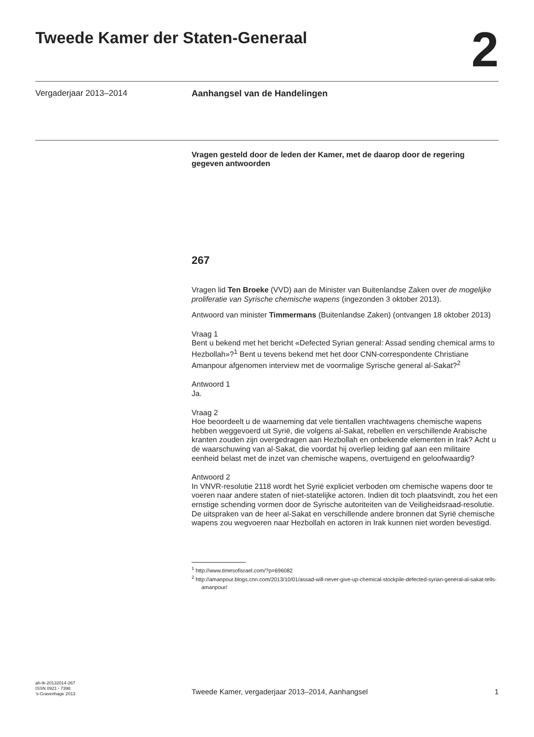Tweede Kamer der Staten-Generaal
2
Vergaderjaar 2013–2014 Aanhangsel van de Handelingen
Vragen gesteld door de leden der Kamer, met de daarop door de regering gegeven antwoorden
267
Vragen lid Ten Broeke (VVD) aan de Minister van Buitenlandse Zaken over de mogelijke proliferatie van Syrische chemische wapens (ingezonden 3 oktober 2013).
Antwoord van minister Timmermans (Buitenlandse Zaken) (ontvangen 18 oktober 2013)
Vraag 1
Bent u bekend met het bericht «Defected Syrian general: Assad sending chemical arms to Hezbollah»?<sup>1</sup> Bent u tevens bekend met het door CNN-correspondente Christiane Amanpour afgenomen interview met de voormalige Syrische general al-Sakat?<sup>2</sup>
Antwoord 1
Ja.
Vraag 2
Hoe beoordeelt u de waarneming dat vele tientallen vrachtwagens chemische wapens hebben weggevoerd uit Syrië, die volgens al-Sakat, rebellen en verschillende Arabische kranten zouden zijn overgedragen aan Hezbollah en onbekende elementen in Irak? Acht u de waarschuwing van al-Sakat, die voordat hij overliep leiding gaf aan een militaire eenheid belast met de inzet van chemische wapens, overtuigend en geloofwaardig?
Antwoord 2
In VNVR-resolutie 2118 wordt het Syrië expliciet verboden om chemische wapens door te voeren naar andere staten of niet-statelijke actoren. Indien dit toch plaatsvindt, zou het een ernstige schending vormen door de Syrische autoriteiten van de Veiligheidsraad-resolutie. De uitspraken van de heer al-Sakat en verschillende andere bronnen dat Syrië chemische wapens zou wegvoeren naar Hezbollah en actoren in Irak kunnen niet worden bevestigd.
<sup>1</sup> http://www.timesofisrael.com/?p=696082
<sup>2</sup> http://amanpour.blogs.cnn.com/2013/10/01/assad-will-never-give-up-chemical-stockpile-defected-syrian-general-al-sakat-tells-amanpour/
ah-tk-20132014-267
ISSN 0921 - 7398
’s-Gravenhage 2013
Tweede Kamer, vergaderjaar 2013–2014, Aanhangsel 1